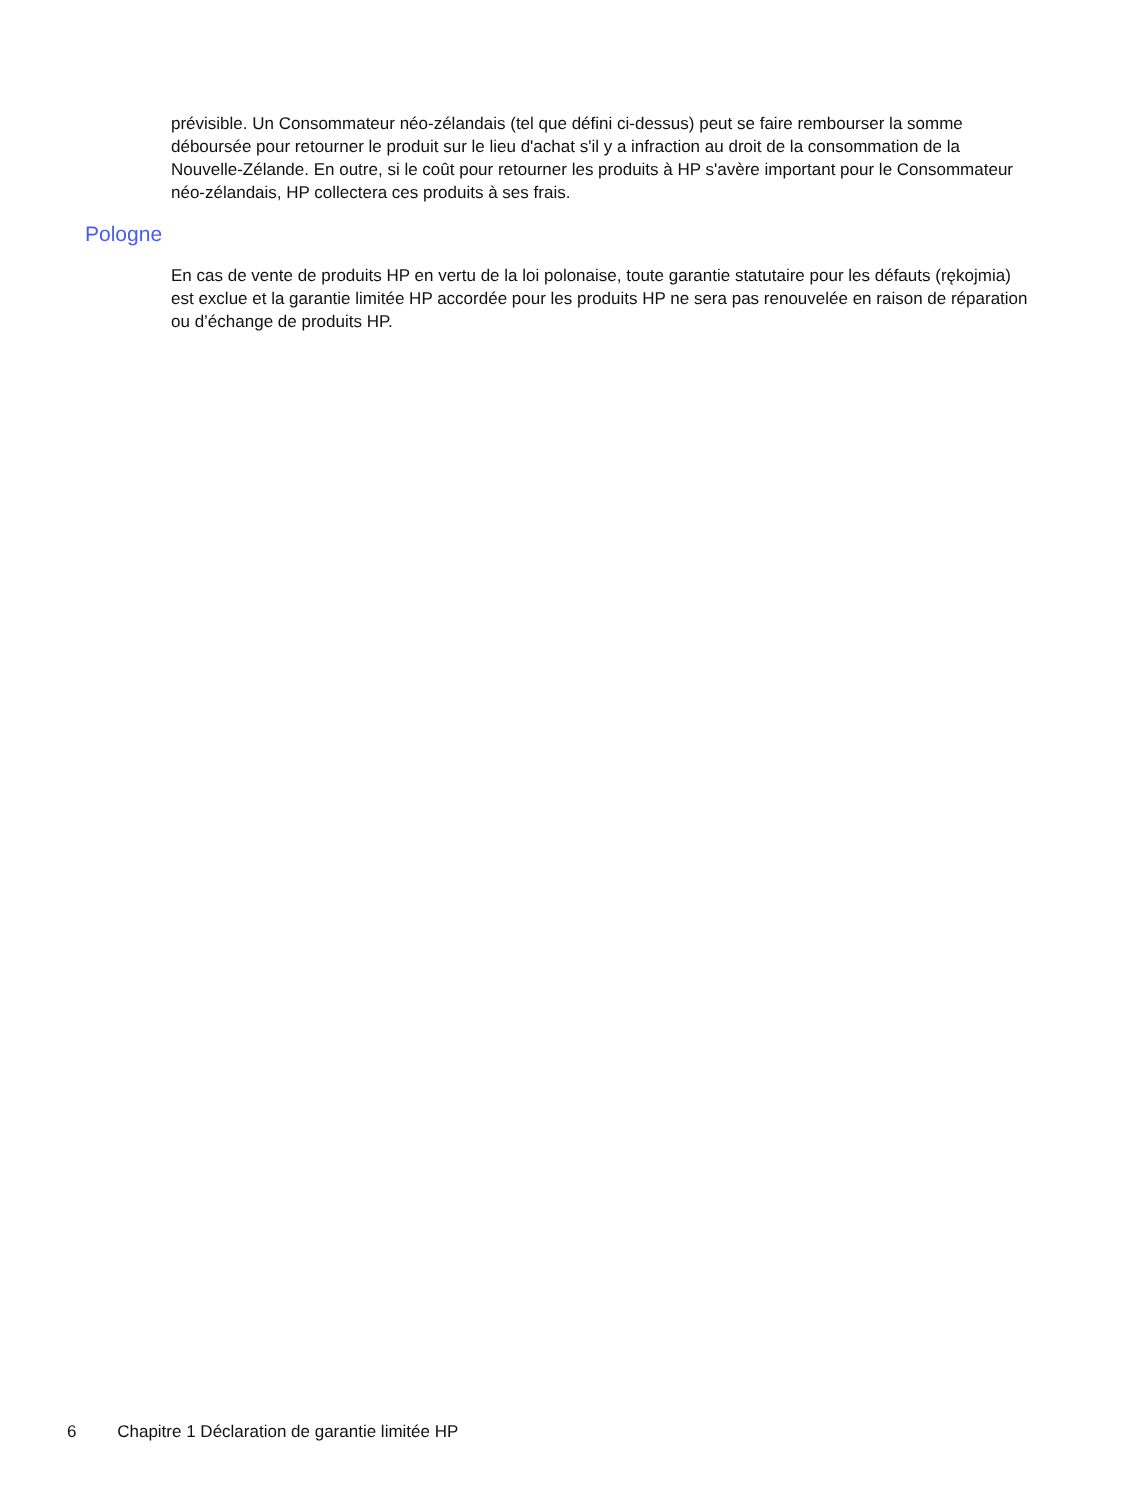prévisible. Un Consommateur néo-zélandais (tel que défini ci-dessus) peut se faire rembourser la somme déboursée pour retourner le produit sur le lieu d'achat s'il y a infraction au droit de la consommation de la Nouvelle-Zélande. En outre, si le coût pour retourner les produits à HP s'avère important pour le Consommateur néo-zélandais, HP collectera ces produits à ses frais.
Pologne
En cas de vente de produits HP en vertu de la loi polonaise, toute garantie statutaire pour les défauts (rękojmia) est exclue et la garantie limitée HP accordée pour les produits HP ne sera pas renouvelée en raison de réparation ou d’échange de produits HP.
6 Chapitre 1 Déclaration de garantie limitée HP